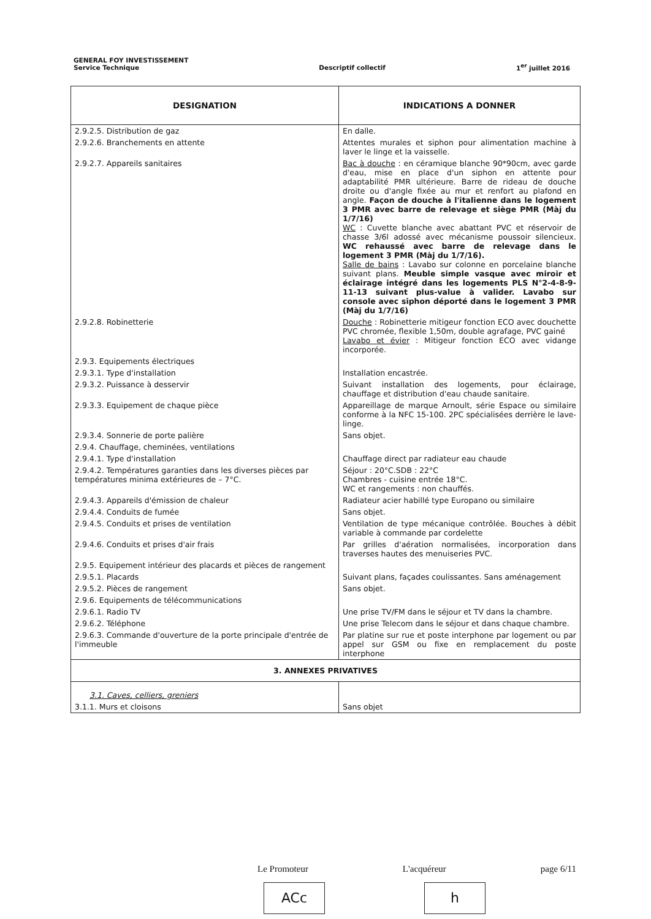GENERAL FOY INVESTISSEMENT
Service Technique
Descriptif collectif
1<sup>er</sup> juillet 2016
| DESIGNATION | INDICATIONS A DONNER |
| --- | --- |
| 2.9.2.5. Distribution de gaz | En dalle. |
| 2.9.2.6. Branchements en attente | Attentes murales et siphon pour alimentation machine à laver le linge et la vaisselle. |
| 2.9.2.7. Appareils sanitaires | Bac à douche : en céramique blanche 90*90cm, avec garde d'eau, mise en place d'un siphon en attente pour adaptabilité PMR ultérieure. Barre de rideau de douche droite ou d'angle fixée au mur et renfort au plafond en angle. Façon de douche à l'italienne dans le logement 3 PMR avec barre de relevage et siège PMR (Màj du 1/7/16) WC : Cuvette blanche avec abattant PVC et réservoir de chasse 3/6l adossé avec mécanisme poussoir silencieux. WC rehaussé avec barre de relevage dans le logement 3 PMR (Màj du 1/7/16). Salle de bains : Lavabo sur colonne en porcelaine blanche suivant plans. Meuble simple vasque avec miroir et éclairage intégré dans les logements PLS N°2-4-8-9-11-13 suivant plus-value à valider. Lavabo sur console avec siphon déporté dans le logement 3 PMR (Màj du 1/7/16) |
| 2.9.2.8. Robinetterie | Douche : Robinetterie mitigeur fonction ECO avec douchette PVC chromée, flexible 1,50m, double agrafage, PVC gainé Lavabo et évier : Mitigeur fonction ECO avec vidange incorporée. |
| 2.9.3. Equipements électriques | |
| 2.9.3.1. Type d'installation | Installation encastrée. |
| 2.9.3.2. Puissance à desservir | Suivant installation des logements, pour éclairage, chauffage et distribution d'eau chaude sanitaire. |
| 2.9.3.3. Equipement de chaque pièce | Appareillage de marque Arnoult, série Espace ou similaire conforme à la NFC 15-100. 2PC spécialisées derrière le lave-linge. |
| 2.9.3.4. Sonnerie de porte palière | Sans objet. |
| 2.9.4. Chauffage, cheminées, ventilations | |
| 2.9.4.1. Type d'installation | Chauffage direct par radiateur eau chaude |
| 2.9.4.2. Températures garanties dans les diverses pièces par températures minima extérieures de – 7°C. | Séjour : 20°C.SDB : 22°C Chambres - cuisine entrée 18°C. WC et rangements : non chauffés. |
| 2.9.4.3. Appareils d'émission de chaleur | Radiateur acier habillé type Europano ou similaire |
| 2.9.4.4. Conduits de fumée | Sans objet. |
| 2.9.4.5. Conduits et prises de ventilation | Ventilation de type mécanique contrôlée. Bouches à débit variable à commande par cordelette |
| 2.9.4.6. Conduits et prises d'air frais | Par grilles d'aération normalisées, incorporation dans traverses hautes des menuiseries PVC. |
| 2.9.5. Equipement intérieur des placards et pièces de rangement | |
| 2.9.5.1. Placards | Suivant plans, façades coulissantes. Sans aménagement |
| 2.9.5.2. Pièces de rangement | Sans objet. |
| 2.9.6. Equipements de télécommunications | |
| 2.9.6.1. Radio TV | Une prise TV/FM dans le séjour et TV dans la chambre. |
| 2.9.6.2. Téléphone | Une prise Telecom dans le séjour et dans chaque chambre. |
| 2.9.6.3. Commande d'ouverture de la porte principale d'entrée de l'immeuble | Par platine sur rue et poste interphone par logement ou par appel sur GSM ou fixe en remplacement du poste interphone |
| 3. ANNEXES PRIVATIVES | |
| 3.1. Caves, celliers, greniers | |
| 3.1.1. Murs et cloisons | Sans objet |
Le Promoteur L'acquéreur page 6/11
ACc h